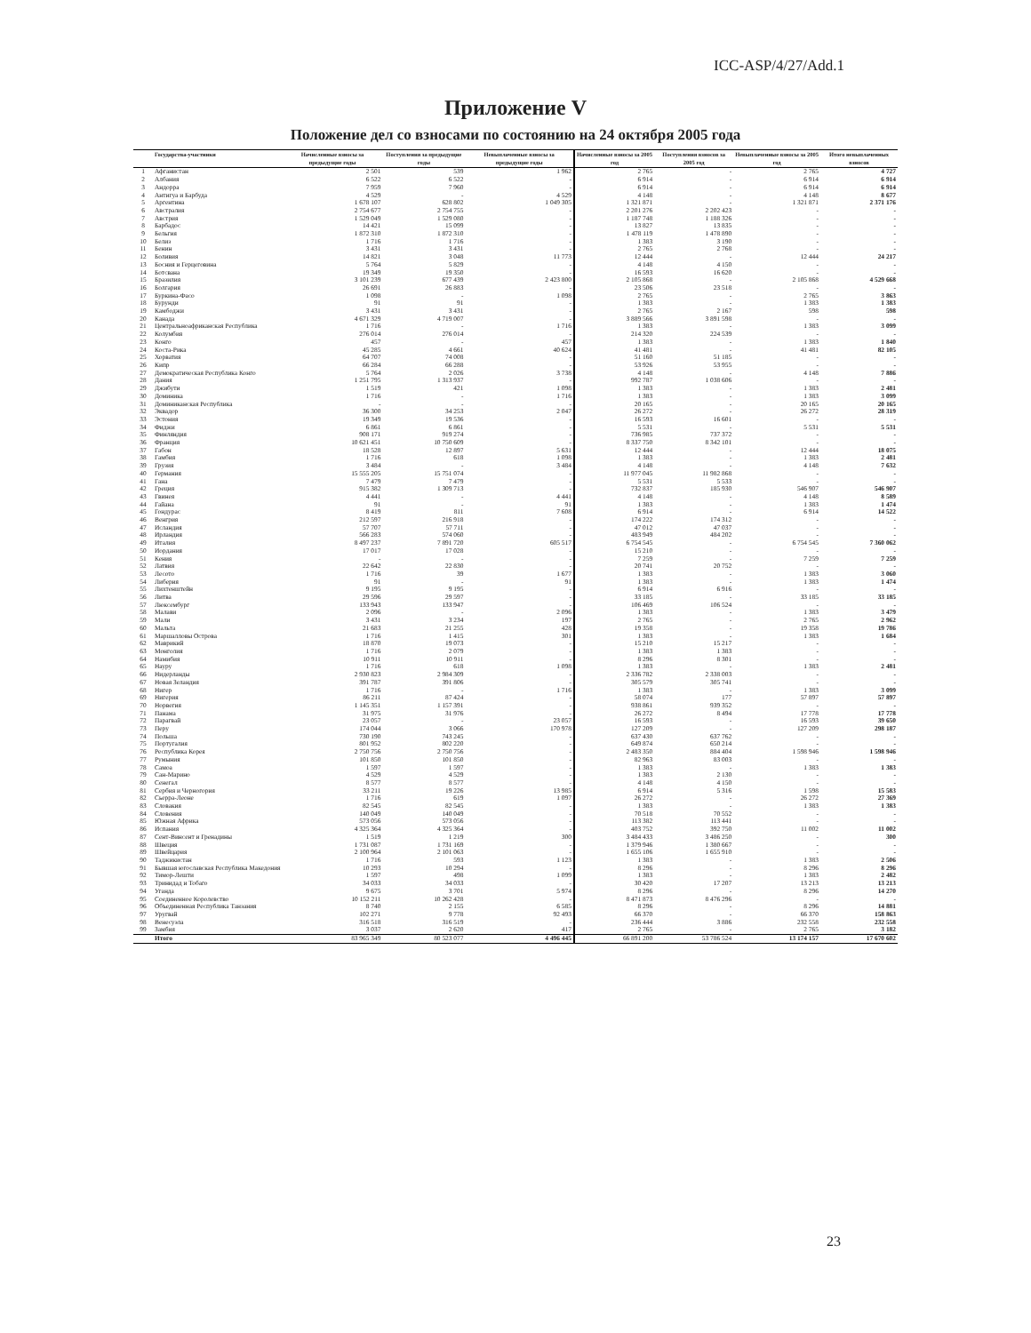ICC-ASP/4/27/Add.1
Приложение V
Положение дел со взносами по состоянию на 24 октября 2005 года
| | Государства-участники | Начисленные взносы за предыдущие годы | Поступления за предыдущие годы | Невыплаченные взносы за предыдущие годы | Начисленные взносы за 2005 год | Поступления взносов за 2005 год | Невыплаченные взносы за 2005 год | Итого невыплаченных взносов |
| --- | --- | --- | --- | --- | --- | --- | --- | --- |
| 1 | Афганистан | 2 501 | 539 | 1 962 | 2 765 | - | 2 765 | 4 727 |
| 2 | Албания | 6 522 | 6 522 | - | 6 914 | - | 6 914 | 6 914 |
| 3 | Андорра | 7 959 | 7 960 | - | 6 914 | - | 6 914 | 6 914 |
| 4 | Антигуа и Барбуда | 4 529 | - | 4 529 | 4 148 | - | 4 148 | 8 677 |
| 5 | Аргентина | 1 678 107 | 628 802 | 1 049 305 | 1 321 871 | - | 1 321 871 | 2 371 176 |
| 6 | Австралия | 2 754 677 | 2 754 755 | - | 2 201 276 | 2 202 423 | - | - |
| 7 | Австрия | 1 529 049 | 1 529 080 | - | 1 187 748 | 1 188 326 | - | - |
| 8 | Барбадос | 14 421 | 15 099 | - | 13 827 | 13 835 | - | - |
| 9 | Бельгия | 1 872 310 | 1 872 310 | - | 1 478 119 | 1 478 890 | - | - |
| 10 | Белиз | 1 716 | 1 716 | - | 1 383 | 3 190 | - | - |
| 11 | Бенин | 3 431 | 3 431 | - | 2 765 | 2 768 | - | - |
| 12 | Боливия | 14 821 | 3 048 | 11 773 | 12 444 | - | 12 444 | 24 217 |
| 13 | Босния и Герцеговина | 5 764 | 5 829 | - | 4 148 | 4 150 | - | - |
| 14 | Ботсвана | 19 349 | 19 350 | - | 16 593 | 16 620 | - | - |
| 15 | Бразилия | 3 101 239 | 677 439 | 2 423 800 | 2 105 868 | - | 2 105 868 | 4 529 668 |
| 16 | Болгария | 26 691 | 26 883 | - | 23 506 | 23 518 | - | - |
| 17 | Буркина-Фасо | 1 098 | - | 1 098 | 2 765 | - | 2 765 | 3 863 |
| 18 | Бурунди | 91 | 91 | - | 1 383 | - | 1 383 | 1 383 |
| 19 | Камбоджи | 3 431 | 3 431 | - | 2 765 | 2 167 | 598 | 598 |
| 20 | Канада | 4 671 329 | 4 719 007 | - | 3 889 566 | 3 891 598 | - | - |
| 21 | Центральноафриканская Республика | 1 716 | - | 1 716 | 1 383 | - | 1 383 | 3 099 |
| 22 | Колумбия | 276 014 | 276 014 | - | 214 320 | 224 539 | - | - |
| 23 | Конго | 457 | - | 457 | 1 383 | - | 1 383 | 1 840 |
| 24 | Коста-Рика | 45 285 | 4 661 | 40 624 | 41 481 | - | 41 481 | 82 105 |
| 25 | Хорватия | 64 707 | 74 008 | - | 51 160 | 51 185 | - | - |
| 26 | Кипр | 66 284 | 66 288 | - | 53 926 | 53 955 | - | - |
| 27 | Демократическая Республика Конго | 5 764 | 2 026 | 3 738 | 4 148 | - | 4 148 | 7 886 |
| 28 | Дания | 1 251 795 | 1 313 937 | - | 992 787 | 1 038 606 | - | - |
| 29 | Джибути | 1 519 | 421 | 1 098 | 1 383 | - | 1 383 | 2 481 |
| 30 | Доминика | 1 716 | - | 1 716 | 1 383 | - | 1 383 | 3 099 |
| 31 | Доминиканская Республика | - | - | - | 20 165 | - | 20 165 | 20 165 |
| 32 | Эквадор | 36 300 | 34 253 | 2 047 | 26 272 | - | 26 272 | 28 319 |
| 33 | Эстония | 19 349 | 19 536 | - | 16 593 | 16 601 | - | - |
| 34 | Фиджи | 6 861 | 6 861 | - | 5 531 | - | 5 531 | 5 531 |
| 35 | Финляндия | 908 171 | 919 274 | - | 736 985 | 737 372 | - | - |
| 36 | Франция | 10 621 451 | 10 750 609 | - | 8 337 750 | 8 342 101 | - | - |
| 37 | Габон | 18 528 | 12 897 | 5 631 | 12 444 | - | 12 444 | 18 075 |
| 38 | Гамбия | 1 716 | 618 | 1 098 | 1 383 | - | 1 383 | 2 481 |
| 39 | Грузия | 3 484 | - | 3 484 | 4 148 | - | 4 148 | 7 632 |
| 40 | Германия | 15 555 205 | 15 751 074 | - | 11 977 045 | 11 982 868 | - | - |
| 41 | Гана | 7 479 | 7 479 | - | 5 531 | 5 533 | - | - |
| 42 | Греция | 915 382 | 1 309 713 | - | 732 837 | 185 930 | 546 907 | 546 907 |
| 43 | Гвинея | 4 441 | - | 4 441 | 4 148 | - | 4 148 | 8 589 |
| 44 | Гайана | 91 | - | 91 | 1 383 | - | 1 383 | 1 474 |
| 45 | Гондурас | 8 419 | 811 | 7 608 | 6 914 | - | 6 914 | 14 522 |
| 46 | Венгрия | 212 597 | 216 918 | - | 174 222 | 174 312 | - | - |
| 47 | Исландия | 57 707 | 57 711 | - | 47 012 | 47 037 | - | - |
| 48 | Ирландия | 566 283 | 574 060 | - | 483 949 | 484 202 | - | - |
| 49 | Италия | 8 497 237 | 7 891 720 | 605 517 | 6 754 545 | - | 6 754 545 | 7 360 062 |
| 50 | Иордания | 17 017 | 17 028 | - | 15 210 | - | - | - |
| 51 | Кения | - | - | - | 7 259 | - | 7 259 | 7 259 |
| 52 | Латвия | 22 642 | 22 830 | - | 20 741 | 20 752 | - | - |
| 53 | Лесото | 1 716 | 39 | 1 677 | 1 383 | - | 1 383 | 3 060 |
| 54 | Либерия | 91 | - | 91 | 1 383 | - | 1 383 | 1 474 |
| 55 | Лихтенштейн | 9 195 | 9 195 | - | 6 914 | 6 916 | - | - |
| 56 | Литва | 29 596 | 29 597 | - | 33 185 | - | 33 185 | 33 185 |
| 57 | Люксембург | 133 943 | 133 947 | - | 106 469 | 106 524 | - | - |
| 58 | Малави | 2 096 | - | 2 096 | 1 383 | - | 1 383 | 3 479 |
| 59 | Мали | 3 431 | 3 234 | 197 | 2 765 | - | 2 765 | 2 962 |
| 60 | Мальта | 21 683 | 21 255 | 428 | 19 358 | - | 19 358 | 19 786 |
| 61 | Маршалловы Острова | 1 716 | 1 415 | 301 | 1 383 | - | 1 383 | 1 684 |
| 62 | Маврикий | 18 870 | 19 073 | - | 15 210 | 15 217 | - | - |
| 63 | Монголия | 1 716 | 2 079 | - | 1 383 | 1 383 | - | - |
| 64 | Намибия | 10 911 | 10 911 | - | 8 296 | 8 301 | - | - |
| 65 | Науру | 1 716 | 618 | 1 098 | 1 383 | - | 1 383 | 2 481 |
| 66 | Нидерланды | 2 930 823 | 2 984 309 | - | 2 336 782 | 2 338 003 | - | - |
| 67 | Новая Зеландия | 391 787 | 391 806 | - | 305 579 | 305 741 | - | - |
| 68 | Нигер | 1 716 | - | 1 716 | 1 383 | - | 1 383 | 3 099 |
| 69 | Нигерия | 86 211 | 87 424 | - | 58 074 | 177 | 57 897 | 57 897 |
| 70 | Норвегия | 1 145 351 | 1 157 391 | - | 938 861 | 939 352 | - | - |
| 71 | Панама | 31 975 | 31 976 | - | 26 272 | 8 494 | 17 778 | 17 778 |
| 72 | Парагвай | 23 057 | - | 23 057 | 16 593 | - | 16 593 | 39 650 |
| 73 | Перу | 174 044 | 3 066 | 170 978 | 127 209 | - | 127 209 | 298 187 |
| 74 | Польша | 730 190 | 743 245 | - | 637 430 | 637 762 | - | - |
| 75 | Португалия | 801 952 | 802 220 | - | 649 874 | 650 214 | - | - |
| 76 | Республика Корея | 2 750 756 | 2 750 756 | - | 2 483 350 | 884 404 | 1 598 946 | 1 598 946 |
| 77 | Румыния | 101 850 | 101 850 | - | 82 963 | 83 003 | - | - |
| 78 | Самоа | 1 597 | 1 597 | - | 1 383 | - | 1 383 | 1 383 |
| 79 | Сан-Марино | 4 529 | 4 529 | - | 1 383 | 2 130 | - | - |
| 80 | Сенегал | 8 577 | 8 577 | - | 4 148 | 4 150 | - | - |
| 81 | Сербия и Черногория | 33 211 | 19 226 | 13 985 | 6 914 | 5 316 | 1 598 | 15 583 |
| 82 | Сьерра-Леоне | 1 716 | 619 | 1 097 | 26 272 | - | 26 272 | 27 369 |
| 83 | Словакия | 82 545 | 82 545 | - | 1 383 | - | 1 383 | 1 383 |
| 84 | Словения | 140 049 | 140 049 | - | 70 518 | 70 552 | - | - |
| 85 | Южная Африка | 573 056 | 573 056 | - | 113 382 | 113 441 | - | - |
| 86 | Испания | 4 325 364 | 4 325 364 | - | 403 752 | 392 750 | 11 002 | 11 002 |
| 87 | Сент-Винсент и Гренадины | 1 519 | 1 219 | 300 | 3 484 433 | 3 486 250 | - | 300 |
| 88 | Швеция | 1 731 087 | 1 731 169 | - | 1 379 946 | 1 380 667 | - | - |
| 89 | Швейцария | 2 100 964 | 2 101 063 | - | 1 655 106 | 1 655 910 | - | - |
| 90 | Таджикистан | 1 716 | 593 | 1 123 | 1 383 | - | 1 383 | 2 506 |
| 91 | Бывшая югославская Республика Македония | 10 293 | 10 294 | - | 8 296 | - | 8 296 | 8 296 |
| 92 | Тимор-Лешти | 1 597 | 498 | 1 099 | 1 383 | - | 1 383 | 2 482 |
| 93 | Тринидад и Тобаго | 34 033 | 34 033 | - | 30 420 | 17 207 | 13 213 | 13 213 |
| 94 | Уганда | 9 675 | 3 701 | 5 974 | 8 296 | - | 8 296 | 14 270 |
| 95 | Соединенное Королевство | 10 152 211 | 10 262 428 | - | 8 471 873 | 8 476 296 | - | - |
| 96 | Объединенная Республика Танзания | 8 740 | 2 155 | 6 585 | 8 296 | - | 8 296 | 14 881 |
| 97 | Уругвай | 102 271 | 9 778 | 92 493 | 66 370 | - | 66 370 | 158 863 |
| 98 | Венесуэла | 316 518 | 316 519 | - | 236 444 | 3 886 | 232 558 | 232 558 |
| 99 | Замбия | 3 037 | 2 620 | 417 | 2 765 | - | 2 765 | 3 182 |
| | Итого | 83 965 349 | 80 523 077 | 4 496 445 | 66 891 200 | 53 786 524 | 13 174 157 | 17 670 602 |
23